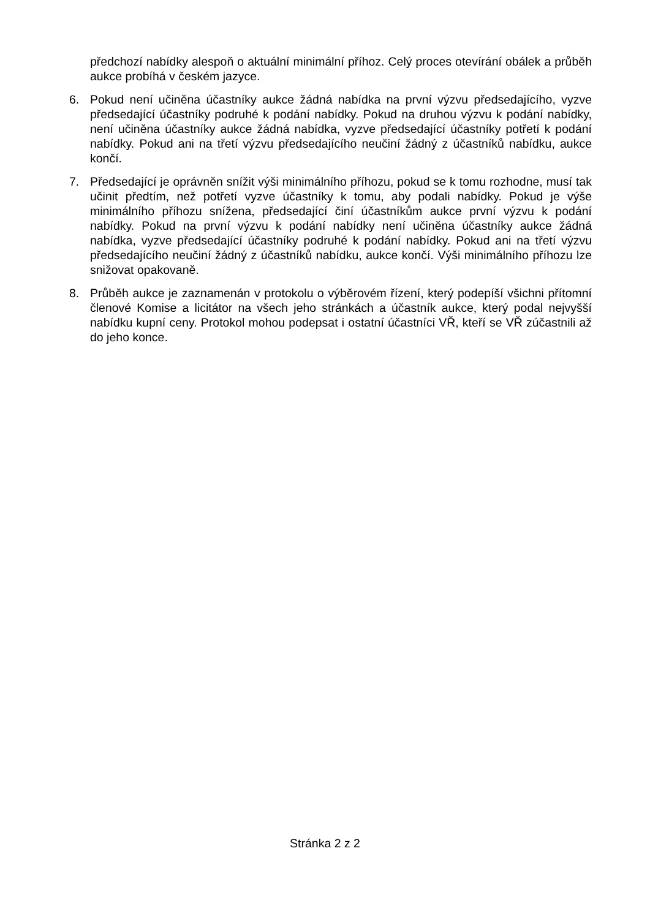předchozí nabídky alespoň o aktuální minimální příhoz. Celý proces otevírání obálek a průběh aukce probíhá v českém jazyce.
6. Pokud není učiněna účastníky aukce žádná nabídka na první výzvu předsedajícího, vyzve předsedající účastníky podruhé k podání nabídky. Pokud na druhou výzvu k podání nabídky, není učiněna účastníky aukce žádná nabídka, vyzve předsedající účastníky potřetí k podání nabídky. Pokud ani na třetí výzvu předsedajícího neučiní žádný z účastníků nabídku, aukce končí.
7. Předsedající je oprávněn snížit výši minimálního příhozu, pokud se k tomu rozhodne, musí tak učinit předtím, než potřetí vyzve účastníky k tomu, aby podali nabídky. Pokud je výše minimálního příhozu snížena, předsedající činí účastníkům aukce první výzvu k podání nabídky. Pokud na první výzvu k podání nabídky není učiněna účastníky aukce žádná nabídka, vyzve předsedající účastníky podruhé k podání nabídky. Pokud ani na třetí výzvu předsedajícího neučiní žádný z účastníků nabídku, aukce končí. Výši minimálního příhozu lze snižovat opakovaně.
8. Průběh aukce je zaznamenán v protokolu o výběrovém řízení, který podepíší všichni přítomní členové Komise a licitátor na všech jeho stránkách a účastník aukce, který podal nejvyšší nabídku kupní ceny. Protokol mohou podepsat i ostatní účastníci VŘ, kteří se VŘ zúčastnili až do jeho konce.
Stránka 2 z 2